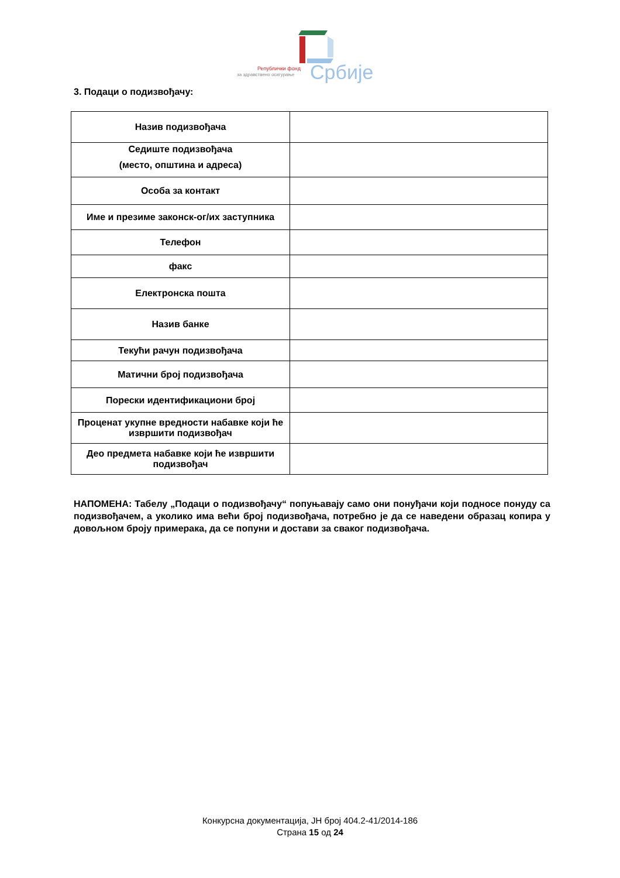Републички фонд
за здравствено осигурање
Србије
3. Подаци о подизвођачу:
| Назив подизвођача | |
| Седиште подизвођача (место, општина и адреса) | |
| Особа за контакт | |
| Име и презиме законск-ог/их заступника | |
| Телефон | |
| факс | |
| Електронска пошта | |
| Назив банке | |
| Текући рачун подизвођача | |
| Матични број подизвођача | |
| Порески идентификациони број | |
| Проценат укупне вредности набавке који ће извршити подизвођач | |
| Део предмета набавке који ће извршити подизвођач | |
НАПОМЕНА: Табелу „Подаци о подизвођачу“ попуњавају само они понуђачи који подносе понуду са подизвођачем, а уколико има већи број подизвођача, потребно је да се наведени образац копира у довољном броју примерака, да се попуни и достави за сваког подизвођача.
Конкурсна документација, ЈН број 404.2-41/2014-186
Страна 15 од 24